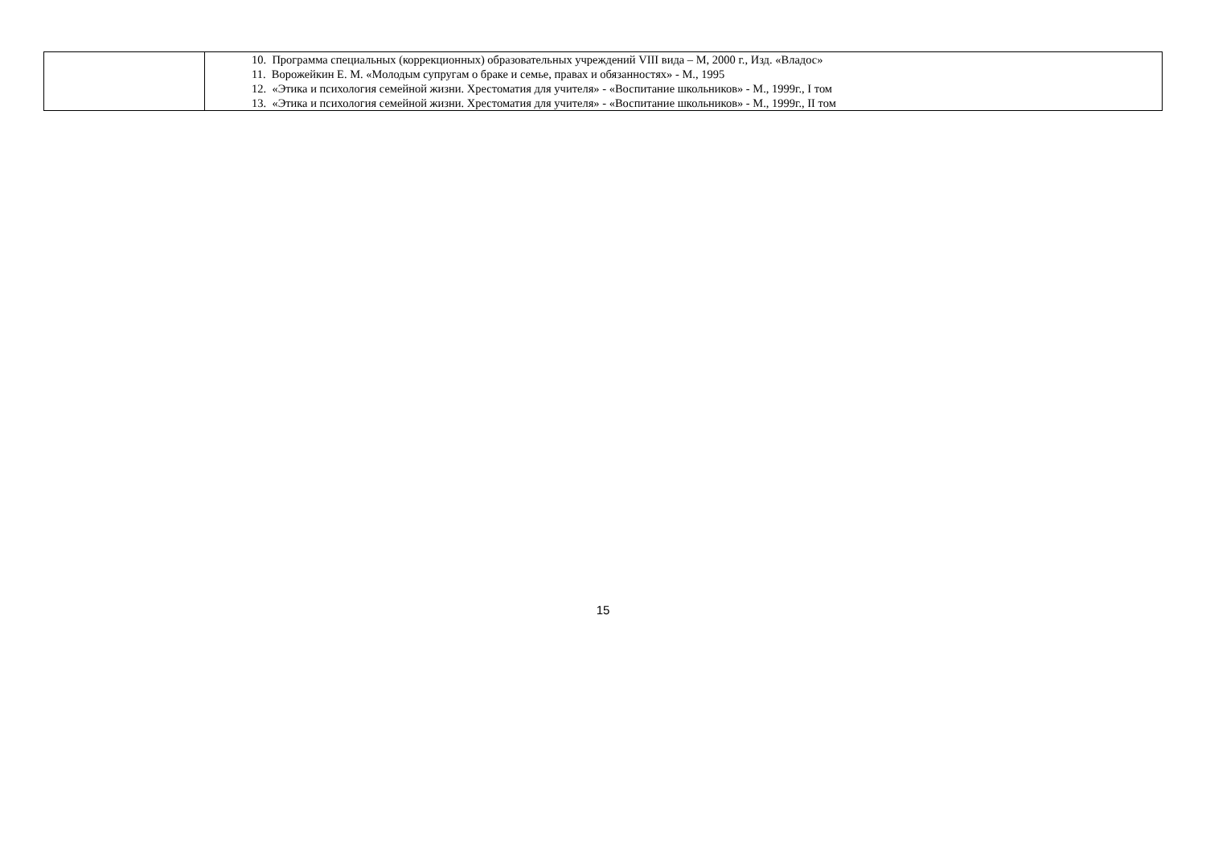| | 10. Программа специальных (коррекционных) образовательных учреждений VIII вида – М, 2000 г., Изд. «Владос» 11. Ворожейкин Е. М. «Молодым супругам о браке и семье, правах и обязанностях» - М., 1995 12. «Этика и психология семейной жизни. Хрестоматия для учителя» - «Воспитание школьников» - М., 1999г., I том 13. «Этика и психология семейной жизни. Хрестоматия для учителя» - «Воспитание школьников» - М., 1999г., II том |
15